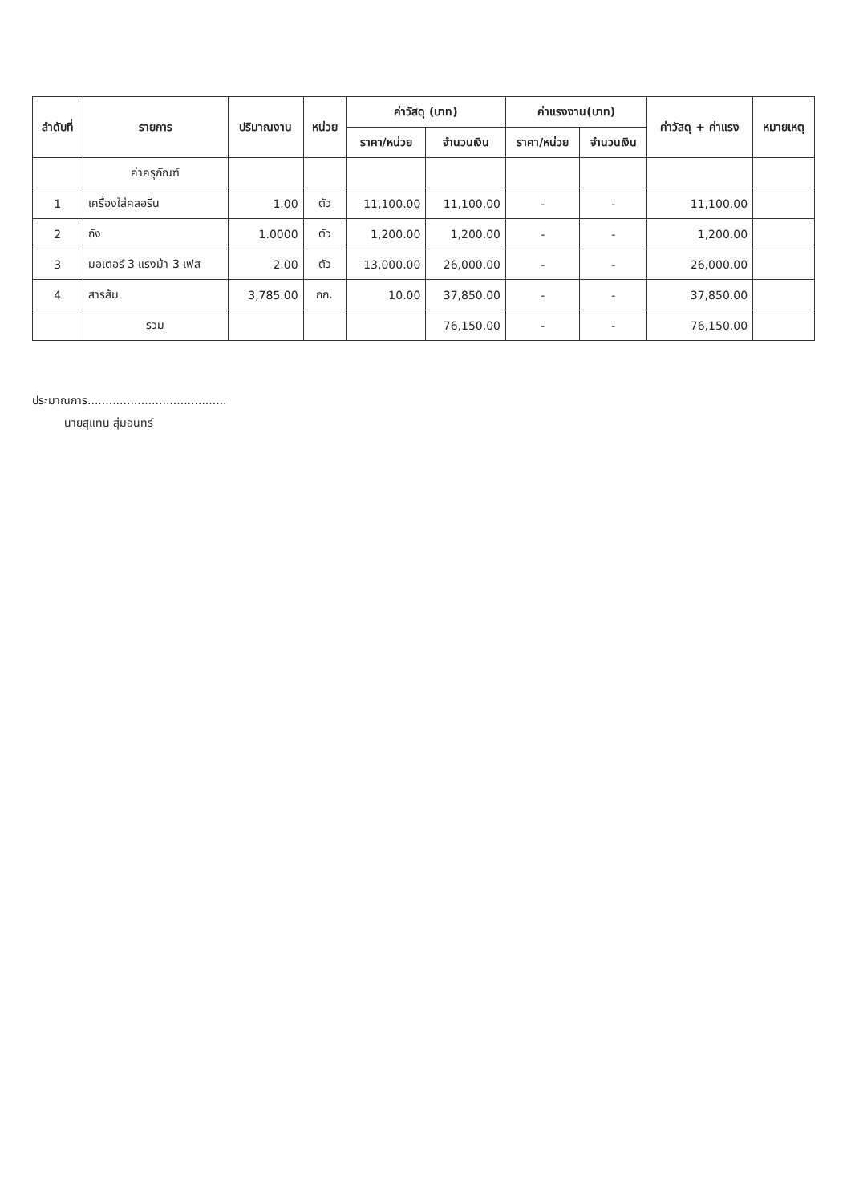| ลำดับที่ | รายการ | ปริมาณงาน | หน่วย | ค่าวัสดุ (บาท) | | ค่าแรงงาน(บาท) | | ค่าวัสดุ + ค่าแรง | หมายเหตุ |
| --- | --- | --- | --- | --- | --- | --- | --- | --- | --- |
| | | | | ราคา/หน่วย | จำนวนเงิน | ราคา/หน่วย | จำนวนเงิน | | |
| | ค่าครุภัณฑ์ | | | | | | | | |
| 1 | เครื่องใส่คลอรีน | 1.00 | ตัว | 11,100.00 | 11,100.00 | - | - | 11,100.00 | |
| 2 | ถัง | 1.0000 | ตัว | 1,200.00 | 1,200.00 | - | - | 1,200.00 | |
| 3 | มอเตอร์ 3 แรงม้า 3 เฟส | 2.00 | ตัว | 13,000.00 | 26,000.00 | - | - | 26,000.00 | |
| 4 | สารส้ม | 3,785.00 | กก. | 10.00 | 37,850.00 | - | - | 37,850.00 | |
| | รวม | | | | 76,150.00 | - | - | 76,150.00 | |
ประมาณการ.......................................
นายสุแทน สุ่มอินทร์